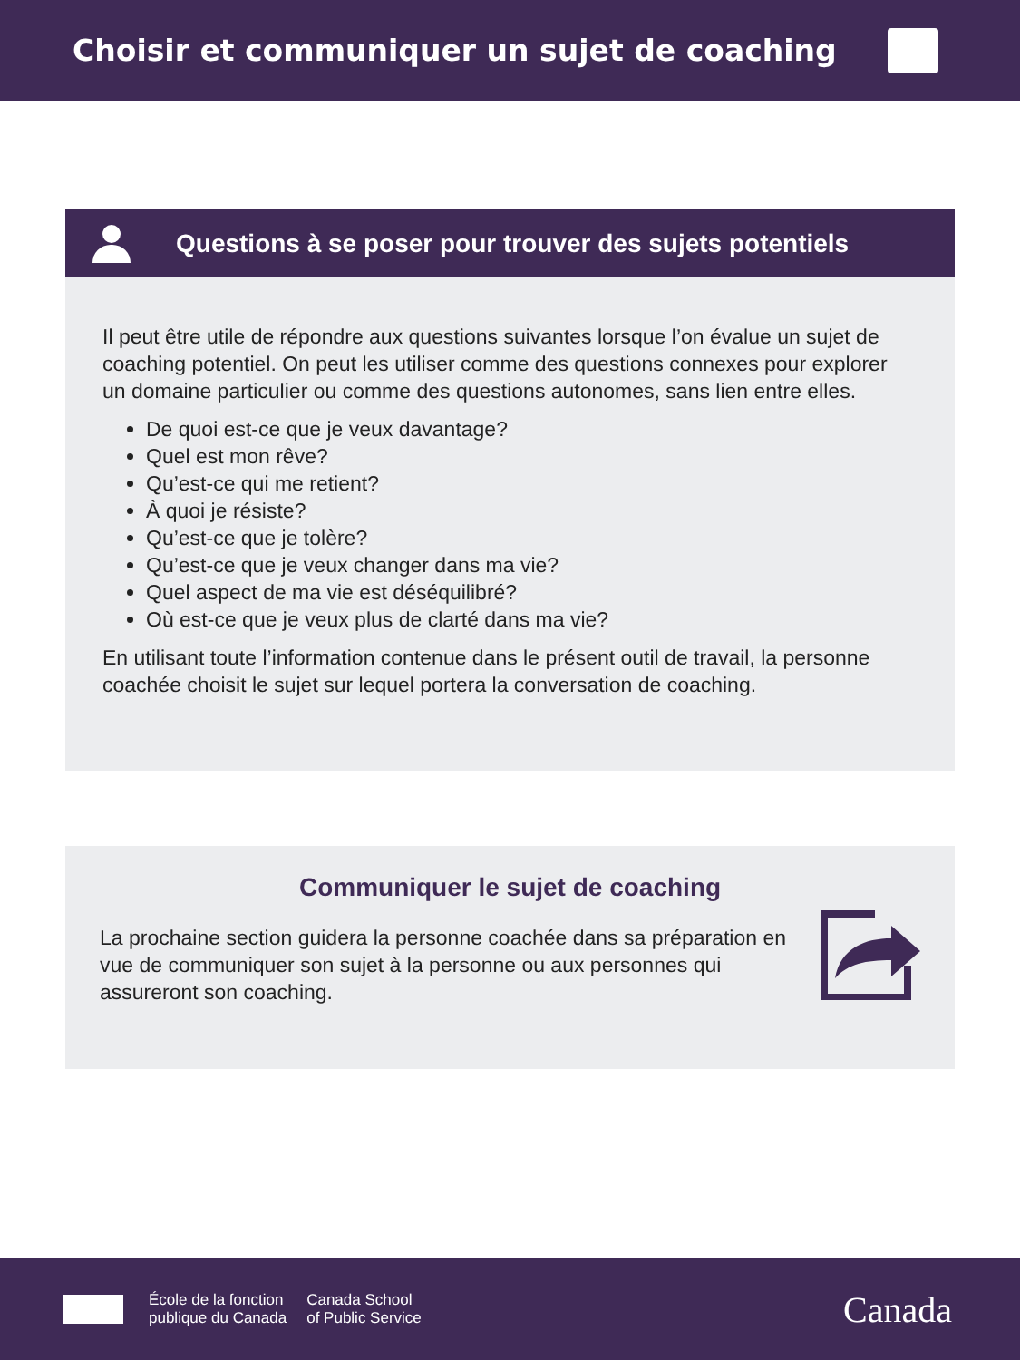Choisir et communiquer un sujet de coaching
Questions à se poser pour trouver des sujets potentiels
Il peut être utile de répondre aux questions suivantes lorsque l’on évalue un sujet de coaching potentiel. On peut les utiliser comme des questions connexes pour explorer un domaine particulier ou comme des questions autonomes, sans lien entre elles.
De quoi est-ce que je veux davantage?
Quel est mon rêve?
Qu’est-ce qui me retient?
À quoi je résiste?
Qu’est-ce que je tolère?
Qu’est-ce que je veux changer dans ma vie?
Quel aspect de ma vie est déséquilibré?
Où est-ce que je veux plus de clarté dans ma vie?
En utilisant toute l’information contenue dans le présent outil de travail, la personne coachée choisit le sujet sur lequel portera la conversation de coaching.
Communiquer le sujet de coaching
La prochaine section guidera la personne coachée dans sa préparation en vue de communiquer son sujet à la personne ou aux personnes qui assureront son coaching.
École de la fonction
publique du Canada
Canada School
of Public Service
Canada